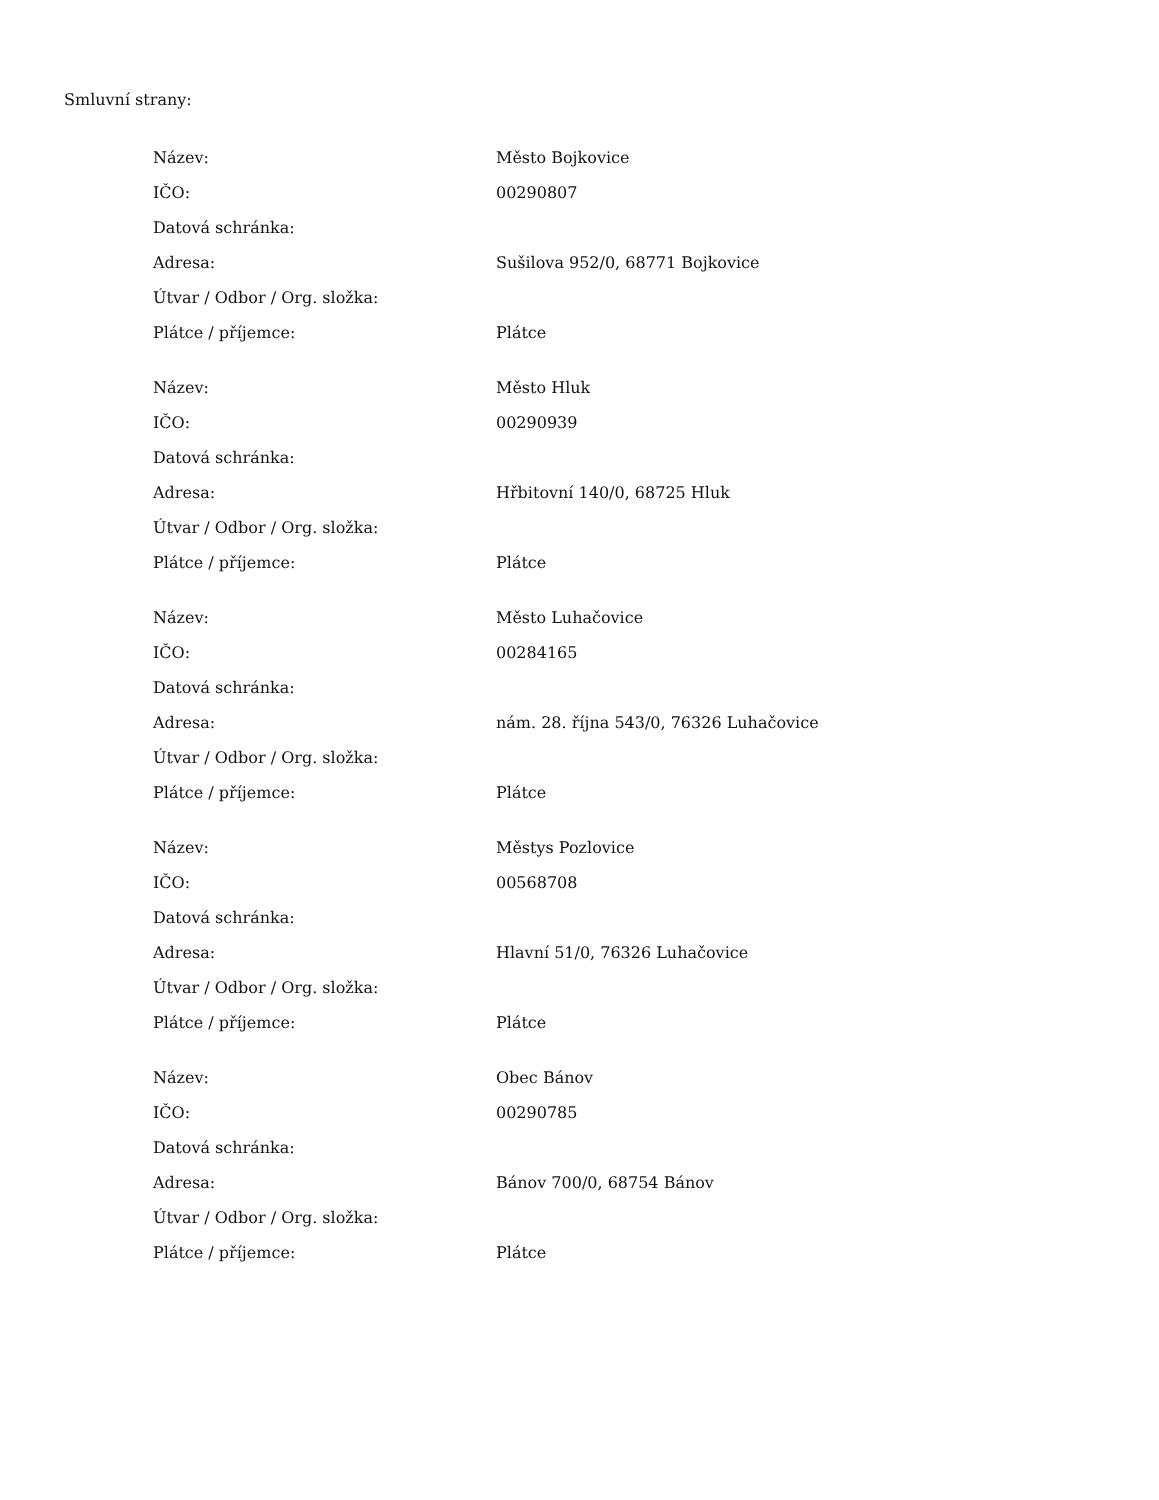Smluvní strany:
| Název: | Město Bojkovice |
| IČO: | 00290807 |
| Datová schránka: | |
| Adresa: | Sušilova 952/0, 68771 Bojkovice |
| Útvar / Odbor / Org. složka: | |
| Plátce / příjemce: | Plátce |
| Název: | Město Hluk |
| IČO: | 00290939 |
| Datová schránka: | |
| Adresa: | Hřbitovní 140/0, 68725 Hluk |
| Útvar / Odbor / Org. složka: | |
| Plátce / příjemce: | Plátce |
| Název: | Město Luhačovice |
| IČO: | 00284165 |
| Datová schránka: | |
| Adresa: | nám. 28. října 543/0, 76326 Luhačovice |
| Útvar / Odbor / Org. složka: | |
| Plátce / příjemce: | Plátce |
| Název: | Městys Pozlovice |
| IČO: | 00568708 |
| Datová schránka: | |
| Adresa: | Hlavní 51/0, 76326 Luhačovice |
| Útvar / Odbor / Org. složka: | |
| Plátce / příjemce: | Plátce |
| Název: | Obec Bánov |
| IČO: | 00290785 |
| Datová schránka: | |
| Adresa: | Bánov 700/0, 68754 Bánov |
| Útvar / Odbor / Org. složka: | |
| Plátce / příjemce: | Plátce |